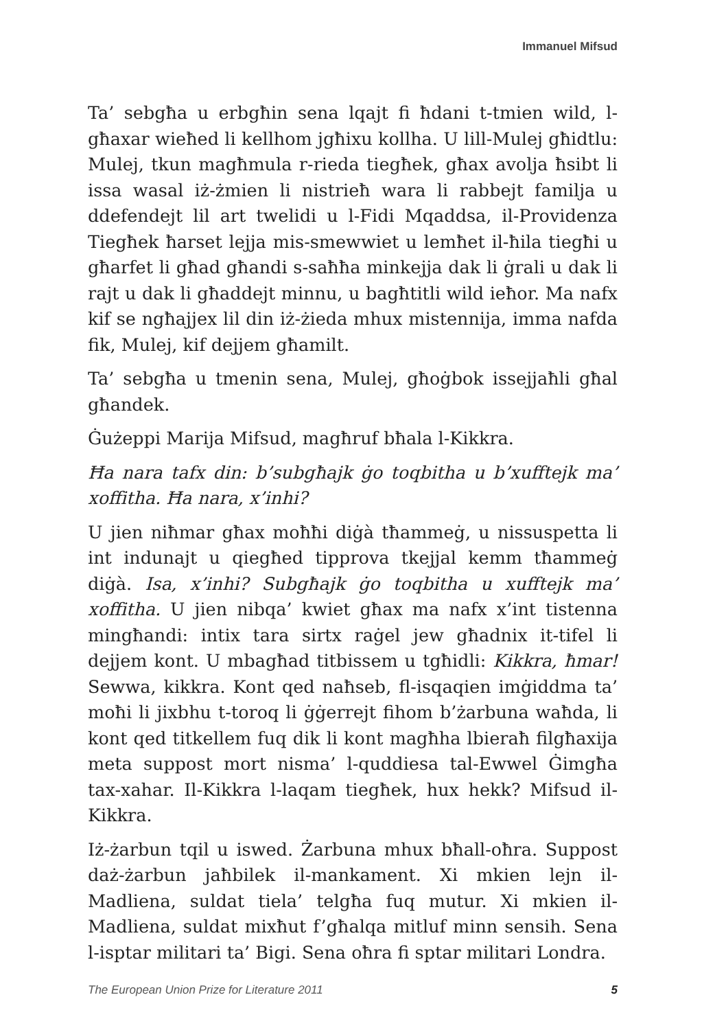Immanuel Mifsud
Ta’ sebgħa u erbgħin sena lqajt fi ħdani t-tmien wild, l-għaxar wieħed li kellhom jgħixu kollha. U lill-Mulej għidtlu: Mulej, tkun magħmula r-rieda tiegħek, għax avolja ħsibt li issa wasal iż-żmien li nistrieħ wara li rabbejt familja u ddefendejt lil art twelidi u l-Fidi Mqaddsa, il-Providenza Tiegħek ħarset lejja mis-smewwiet u lemħet il-ħila tiegħi u għarfet li għad għandi s-saħħa minkejja dak li ġrali u dak li rajt u dak li għaddejt minnu, u bagħtitli wild ieħor. Ma nafx kif se ngħajjex lil din iż-żieda mhux mistennija, imma nafda fik, Mulej, kif dejjem għamilt.
Ta’ sebgħa u tmenin sena, Mulej, għoġbok issejjaħli għal għandek.
Ġużeppi Marija Mifsud, magħruf bħala l-Kikkra.
Ħa nara tafx din: b’subgħajk ġo toqbitha u b’xufftejk ma’ xoffitha. Ħa nara, x’inhi?
U jien niħmar għax moħħi diġà tħammeġ, u nissuspetta li int indunajt u qiegħed tipprova tkejjal kemm tħammeġ diġà. Isa, x’inhi? Subgħajk ġo toqbitha u xufftejk ma’ xoffitha. U jien nibqa’ kwiet għax ma nafx x’int tistenna mingħandi: intix tara sirtx raġel jew għadnix it-tifel li dejjem kont. U mbagħad titbissem u tgħidli: Kikkra, ħmar! Sewwa, kikkra. Kont qed naħseb, fl-isqaqien imġiddma ta’ moħi li jixbhu t-toroq li ġġerrejt fihom b’żarbuna waħda, li kont qed titkellem fuq dik li kont magħha lbieraħ filgħaxija meta suppost mort nisma’ l-quddiesa tal-Ewwel Ġimgħa tax-xahar. Il-Kikkra l-laqam tiegħek, hux hekk? Mifsud il-Kikkra.
Iż-żarbun tqil u iswed. Żarbuna mhux bħall-oħra. Suppost daż-żarbun jaħbilek il-mankament. Xi mkien lejn il-Madliena, suldat tiela’ telgħa fuq mutur. Xi mkien il-Madliena, suldat mixħut f’għalqa mitluf minn sensih. Sena l-isptar militari ta’ Bigi. Sena oħra fi sptar militari Londra.
The European Union Prize for Literature 2011 5